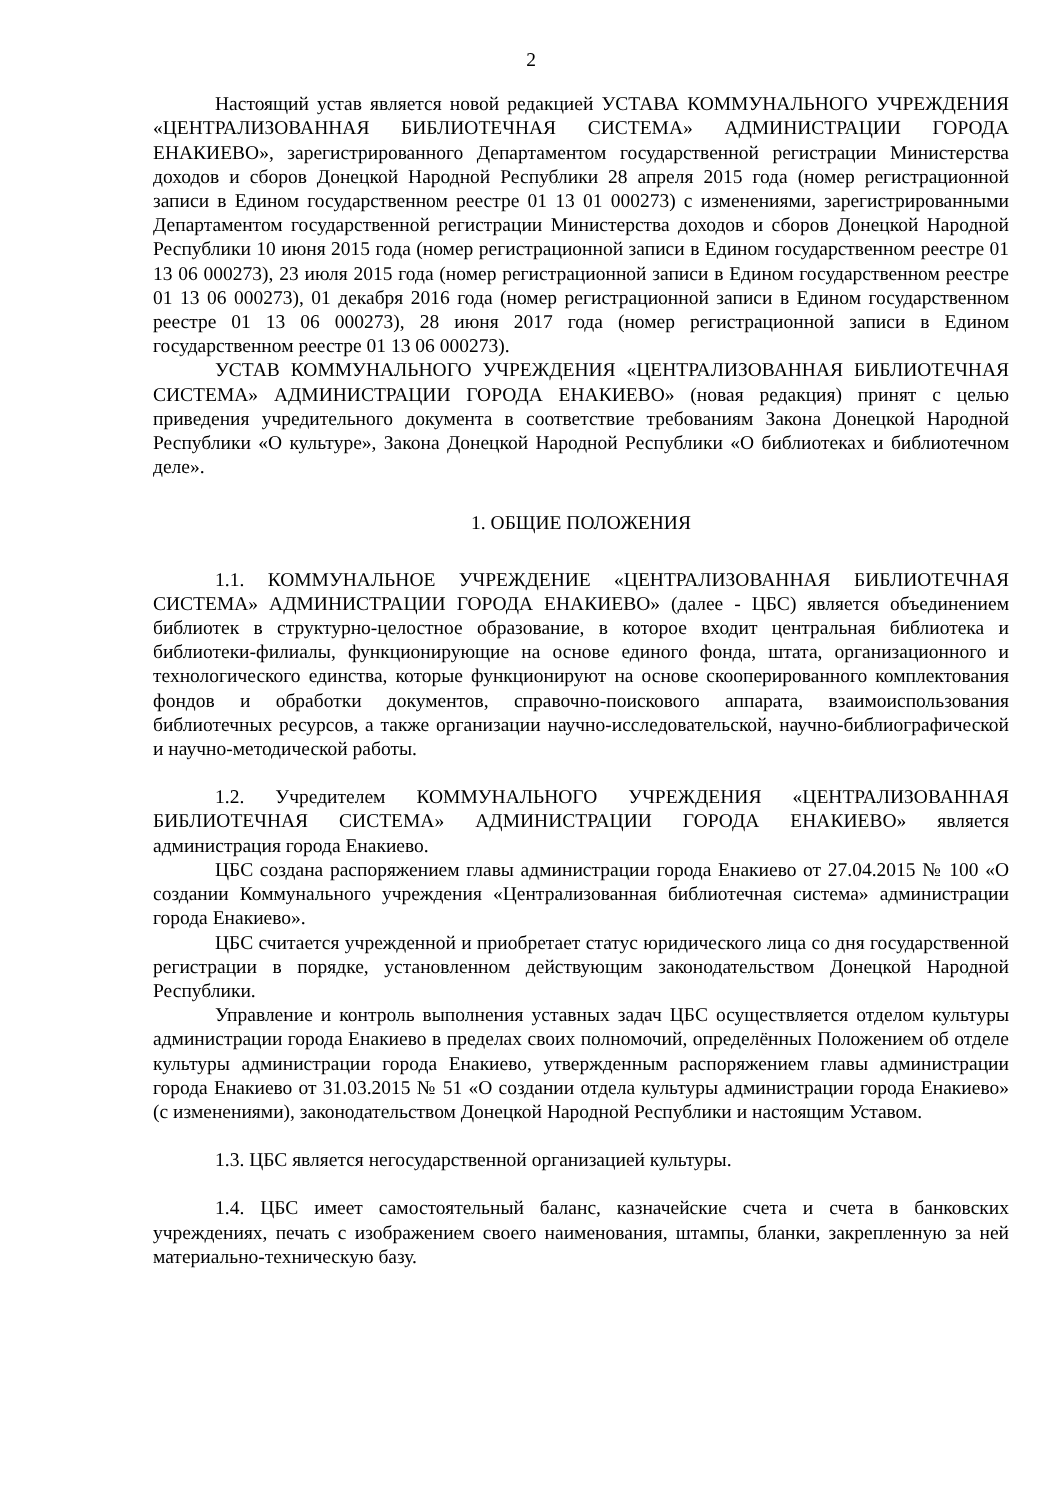2
Настоящий устав является новой редакцией УСТАВА КОММУНАЛЬНОГО УЧРЕЖДЕНИЯ «ЦЕНТРАЛИЗОВАННАЯ БИБЛИОТЕЧНАЯ СИСТЕМА» АДМИНИСТРАЦИИ ГОРОДА ЕНАКИЕВО», зарегистрированного Департаментом государственной регистрации Министерства доходов и сборов Донецкой Народной Республики 28 апреля 2015 года (номер регистрационной записи в Едином государственном реестре 01 13 01 000273) с изменениями, зарегистрированными Департаментом государственной регистрации Министерства доходов и сборов Донецкой Народной Республики 10 июня 2015 года (номер регистрационной записи в Едином государственном реестре 01 13 06 000273), 23 июля 2015 года (номер регистрационной записи в Едином государственном реестре 01 13 06 000273), 01 декабря 2016 года (номер регистрационной записи в Едином государственном реестре 01 13 06 000273), 28 июня 2017 года (номер регистрационной записи в Едином государственном реестре 01 13 06 000273).
УСТАВ КОММУНАЛЬНОГО УЧРЕЖДЕНИЯ «ЦЕНТРАЛИЗОВАННАЯ БИБЛИОТЕЧНАЯ СИСТЕМА» АДМИНИСТРАЦИИ ГОРОДА ЕНАКИЕВО» (новая редакция) принят с целью приведения учредительного документа в соответствие требованиям Закона Донецкой Народной Республики «О культуре», Закона Донецкой Народной Республики «О библиотеках и библиотечном деле».
1. ОБЩИЕ ПОЛОЖЕНИЯ
1.1. КОММУНАЛЬНОЕ УЧРЕЖДЕНИЕ «ЦЕНТРАЛИЗОВАННАЯ БИБЛИОТЕЧНАЯ СИСТЕМА» АДМИНИСТРАЦИИ ГОРОДА ЕНАКИЕВО» (далее - ЦБС) является объединением библиотек в структурно-целостное образование, в которое входит центральная библиотека и библиотеки-филиалы, функционирующие на основе единого фонда, штата, организационного и технологического единства, которые функционируют на основе скооперированного комплектования фондов и обработки документов, справочно-поискового аппарата, взаимоиспользования библиотечных ресурсов, а также организации научно-исследовательской, научно-библиографической и научно-методической работы.
1.2. Учредителем КОММУНАЛЬНОГО УЧРЕЖДЕНИЯ «ЦЕНТРАЛИЗОВАННАЯ БИБЛИОТЕЧНАЯ СИСТЕМА» АДМИНИСТРАЦИИ ГОРОДА ЕНАКИЕВО» является администрация города Енакиево.
ЦБС создана распоряжением главы администрации города Енакиево от 27.04.2015 № 100 «О создании Коммунального учреждения «Централизованная библиотечная система» администрации города Енакиево».
ЦБС считается учрежденной и приобретает статус юридического лица со дня государственной регистрации в порядке, установленном действующим законодательством Донецкой Народной Республики.
Управление и контроль выполнения уставных задач ЦБС осуществляется отделом культуры администрации города Енакиево в пределах своих полномочий, определённых Положением об отделе культуры администрации города Енакиево, утвержденным распоряжением главы администрации города Енакиево от 31.03.2015 № 51 «О создании отдела культуры администрации города Енакиево» (с изменениями), законодательством Донецкой Народной Республики и настоящим Уставом.
1.3. ЦБС является негосударственной организацией культуры.
1.4. ЦБС имеет самостоятельный баланс, казначейские счета и счета в банковских учреждениях, печать с изображением своего наименования, штампы, бланки, закрепленную за ней материально-техническую базу.